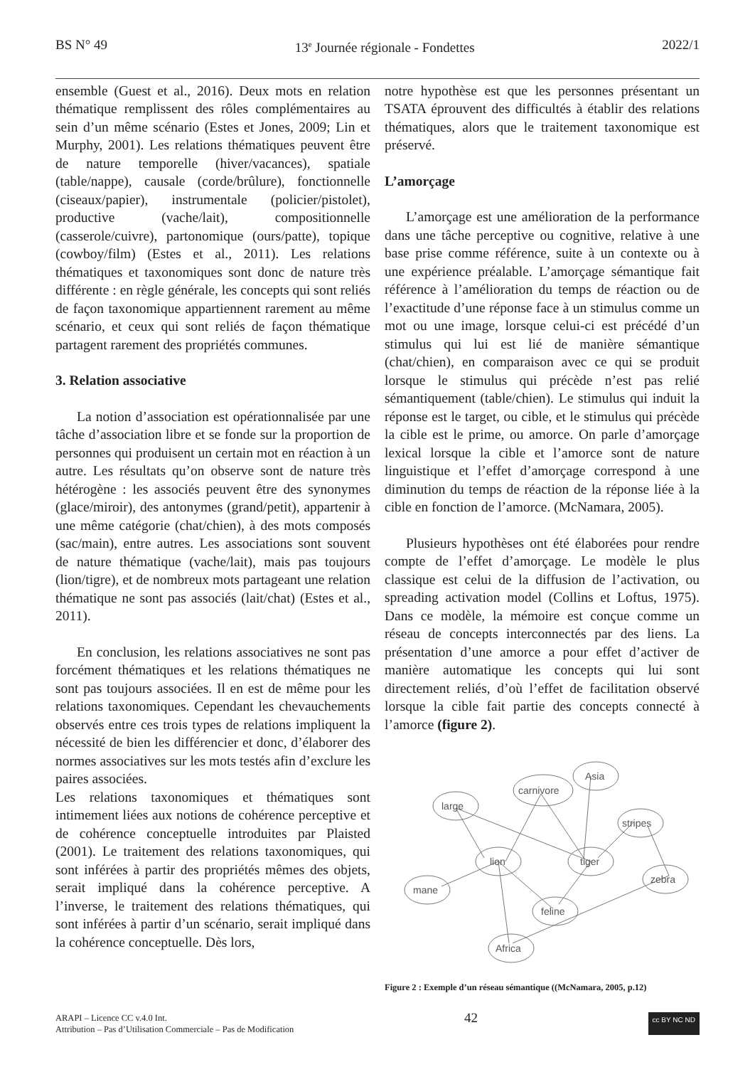BS N° 49 13<sup>e</sup> Journée régionale - Fondettes 2022/1
ensemble (Guest et al., 2016). Deux mots en relation thématique remplissent des rôles complémentaires au sein d’un même scénario (Estes et Jones, 2009; Lin et Murphy, 2001). Les relations thématiques peuvent être de nature temporelle (hiver/vacances), spatiale (table/nappe), causale (corde/brûlure), fonctionnelle (ciseaux/papier), instrumentale (policier/pistolet), productive (vache/lait), compositionnelle (casserole/cuivre), partonomique (ours/patte), topique (cowboy/film) (Estes et al., 2011). Les relations thématiques et taxonomiques sont donc de nature très différente : en règle générale, les concepts qui sont reliés de façon taxonomique appartiennent rarement au même scénario, et ceux qui sont reliés de façon thématique partagent rarement des propriétés communes.
3. Relation associative
La notion d’association est opérationnalisée par une tâche d’association libre et se fonde sur la proportion de personnes qui produisent un certain mot en réaction à un autre. Les résultats qu’on observe sont de nature très hétérogène : les associés peuvent être des synonymes (glace/miroir), des antonymes (grand/petit), appartenir à une même catégorie (chat/chien), à des mots composés (sac/main), entre autres. Les associations sont souvent de nature thématique (vache/lait), mais pas toujours (lion/tigre), et de nombreux mots partageant une relation thématique ne sont pas associés (lait/chat) (Estes et al., 2011).
En conclusion, les relations associatives ne sont pas forcément thématiques et les relations thématiques ne sont pas toujours associées. Il en est de même pour les relations taxonomiques. Cependant les chevauchements observés entre ces trois types de relations impliquent la nécessité de bien les différencier et donc, d’élaborer des normes associatives sur les mots testés afin d’exclure les paires associées.
Les relations taxonomiques et thématiques sont intimement liées aux notions de cohérence perceptive et de cohérence conceptuelle introduites par Plaisted (2001). Le traitement des relations taxonomiques, qui sont inférées à partir des propriétés mêmes des objets, serait impliqué dans la cohérence perceptive. A l’inverse, le traitement des relations thématiques, qui sont inférées à partir d’un scénario, serait impliqué dans la cohérence conceptuelle. Dès lors,
notre hypothèse est que les personnes présentant un TSATA éprouvent des difficultés à établir des relations thématiques, alors que le traitement taxonomique est préservé.
L’amorçage
L’amorçage est une amélioration de la performance dans une tâche perceptive ou cognitive, relative à une base prise comme référence, suite à un contexte ou à une expérience préalable. L’amorçage sémantique fait référence à l’amélioration du temps de réaction ou de l’exactitude d’une réponse face à un stimulus comme un mot ou une image, lorsque celui-ci est précédé d’un stimulus qui lui est lié de manière sémantique (chat/chien), en comparaison avec ce qui se produit lorsque le stimulus qui précède n’est pas relié sémantiquement (table/chien). Le stimulus qui induit la réponse est le target, ou cible, et le stimulus qui précède la cible est le prime, ou amorce. On parle d’amorçage lexical lorsque la cible et l’amorce sont de nature linguistique et l’effet d’amorçage correspond à une diminution du temps de réaction de la réponse liée à la cible en fonction de l’amorce. (McNamara, 2005).
Plusieurs hypothèses ont été élaborées pour rendre compte de l’effet d’amorçage. Le modèle le plus classique est celui de la diffusion de l’activation, ou spreading activation model (Collins et Loftus, 1975). Dans ce modèle, la mémoire est conçue comme un réseau de concepts interconnectés par des liens. La présentation d’une amorce a pour effet d’activer de manière automatique les concepts qui lui sont directement reliés, d’où l’effet de facilitation observé lorsque la cible fait partie des concepts connecté à l’amorce (figure 2).
large
carnivore
Asia
stripes
lion
tiger
zebra
mane
feline
Africa
Figure 2 : Exemple d’un réseau sémantique ((McNamara, 2005, p.12)
ARAPI – Licence CC v.4.0 Int.
Attribution – Pas d’Utilisation Commerciale – Pas de Modification
42
cc BY NC ND